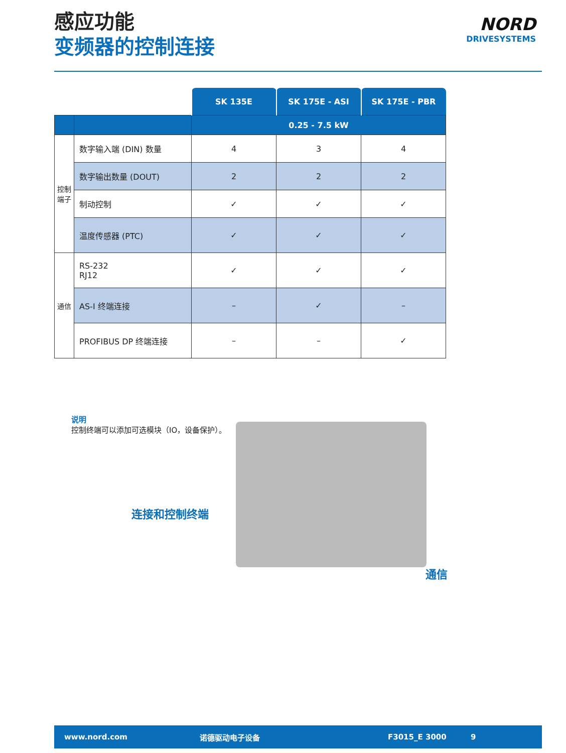感应功能
变频器的控制连接
NORD
DRIVESYSTEMS
| | | SK 135E | SK 175E - ASI | SK 175E - PBR |
| | | 0.25 - 7.5 kW | | |
| 控制端子 | 数字输入端 (DIN) 数量 | 4 | 3 | 4 |
| | 数字输出数量 (DOUT) | 2 | 2 | 2 |
| | 制动控制 | ✓ | ✓ | ✓ |
| | 温度传感器 (PTC) | ✓ | ✓ | ✓ |
| 通信 | RS-232 RJ12 | ✓ | ✓ | ✓ |
| | AS-I 终端连接 | – | ✓ | – |
| | PROFIBUS DP 终端连接 | – | – | ✓ |
说明
控制终端可以添加可选模块（IO，设备保护）。
连接和控制终端
通信
www.nord.com 诺德驱动电子设备 F3015_E 3000 9